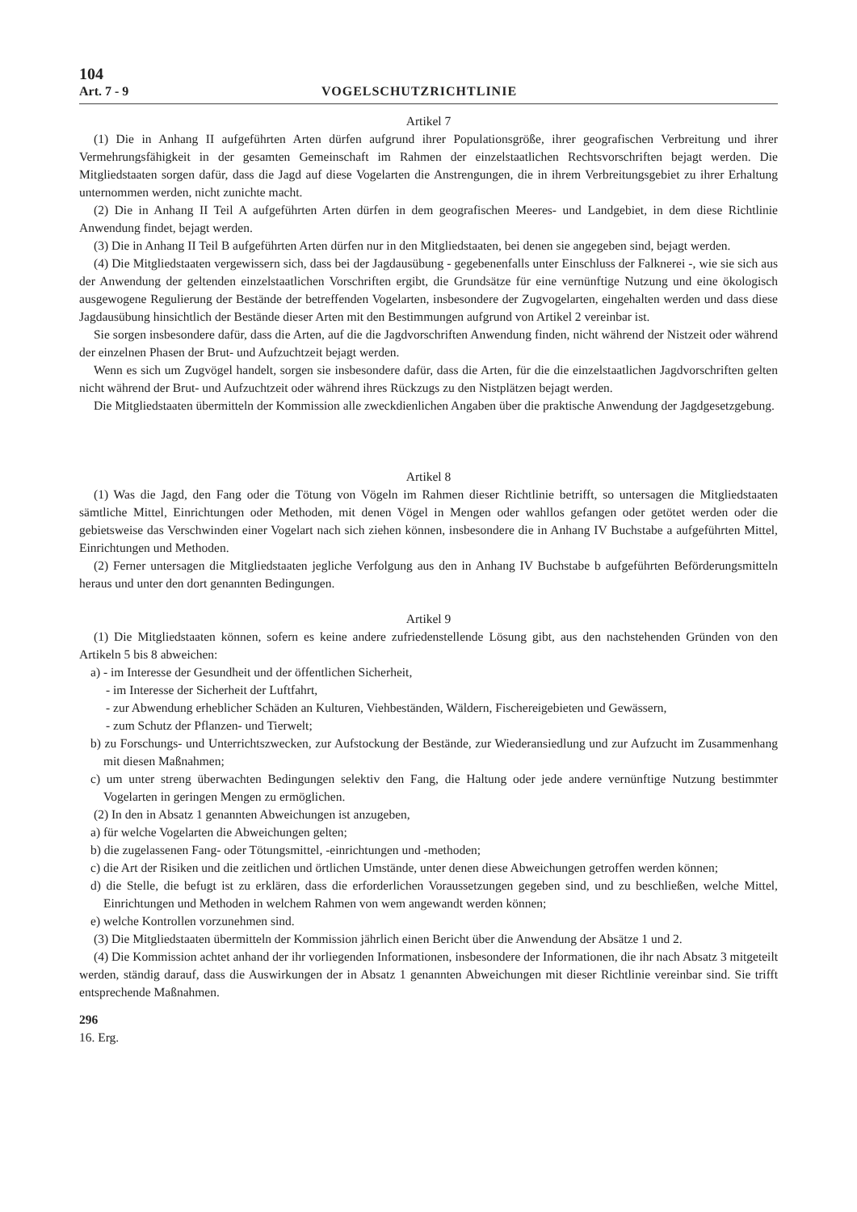104
Art. 7 - 9 VOGELSCHUTZRICHTLINIE
Artikel 7
(1) Die in Anhang II aufgeführten Arten dürfen aufgrund ihrer Populationsgröße, ihrer geografischen Verbreitung und ihrer Vermehrungsfähigkeit in der gesamten Gemeinschaft im Rahmen der einzelstaatlichen Rechtsvorschriften bejagt werden. Die Mitgliedstaaten sorgen dafür, dass die Jagd auf diese Vogelarten die Anstrengungen, die in ihrem Verbreitungsgebiet zu ihrer Erhaltung unternommen werden, nicht zunichte macht.
(2) Die in Anhang II Teil A aufgeführten Arten dürfen in dem geografischen Meeres- und Landgebiet, in dem diese Richtlinie Anwendung findet, bejagt werden.
(3) Die in Anhang II Teil B aufgeführten Arten dürfen nur in den Mitgliedstaaten, bei denen sie angegeben sind, bejagt werden.
(4) Die Mitgliedstaaten vergewissern sich, dass bei der Jagdausübung - gegebenenfalls unter Einschluss der Falknerei -, wie sie sich aus der Anwendung der geltenden einzelstaatlichen Vorschriften ergibt, die Grundsätze für eine vernünftige Nutzung und eine ökologisch ausgewogene Regulierung der Bestände der betreffenden Vogelarten, insbesondere der Zugvogelarten, eingehalten werden und dass diese Jagdausübung hinsichtlich der Bestände dieser Arten mit den Bestimmungen aufgrund von Artikel 2 vereinbar ist.
Sie sorgen insbesondere dafür, dass die Arten, auf die die Jagdvorschriften Anwendung finden, nicht während der Nistzeit oder während der einzelnen Phasen der Brut- und Aufzuchtzeit bejagt werden.
Wenn es sich um Zugvögel handelt, sorgen sie insbesondere dafür, dass die Arten, für die die einzelstaatlichen Jagdvorschriften gelten nicht während der Brut- und Aufzuchtzeit oder während ihres Rückzugs zu den Nistplätzen bejagt werden.
Die Mitgliedstaaten übermitteln der Kommission alle zweckdienlichen Angaben über die praktische Anwendung der Jagdgesetzgebung.
Artikel 8
(1) Was die Jagd, den Fang oder die Tötung von Vögeln im Rahmen dieser Richtlinie betrifft, so untersagen die Mitgliedstaaten sämtliche Mittel, Einrichtungen oder Methoden, mit denen Vögel in Mengen oder wahllos gefangen oder getötet werden oder die gebietsweise das Verschwinden einer Vogelart nach sich ziehen können, insbesondere die in Anhang IV Buchstabe a aufgeführten Mittel, Einrichtungen und Methoden.
(2) Ferner untersagen die Mitgliedstaaten jegliche Verfolgung aus den in Anhang IV Buchstabe b aufgeführten Beförderungsmitteln heraus und unter den dort genannten Bedingungen.
Artikel 9
(1) Die Mitgliedstaaten können, sofern es keine andere zufriedenstellende Lösung gibt, aus den nachstehenden Gründen von den Artikeln 5 bis 8 abweichen:
a) - im Interesse der Gesundheit und der öffentlichen Sicherheit,
- im Interesse der Sicherheit der Luftfahrt,
- zur Abwendung erheblicher Schäden an Kulturen, Viehbeständen, Wäldern, Fischereigebieten und Gewässern,
- zum Schutz der Pflanzen- und Tierwelt;
b) zu Forschungs- und Unterrichtszwecken, zur Aufstockung der Bestände, zur Wiederansiedlung und zur Aufzucht im Zusammenhang mit diesen Maßnahmen;
c) um unter streng überwachten Bedingungen selektiv den Fang, die Haltung oder jede andere vernünftige Nutzung bestimmter Vogelarten in geringen Mengen zu ermöglichen.
(2) In den in Absatz 1 genannten Abweichungen ist anzugeben,
a) für welche Vogelarten die Abweichungen gelten;
b) die zugelassenen Fang- oder Tötungsmittel, -einrichtungen und -methoden;
c) die Art der Risiken und die zeitlichen und örtlichen Umstände, unter denen diese Abweichungen getroffen werden können;
d) die Stelle, die befugt ist zu erklären, dass die erforderlichen Voraussetzungen gegeben sind, und zu beschließen, welche Mittel, Einrichtungen und Methoden in welchem Rahmen von wem angewandt werden können;
e) welche Kontrollen vorzunehmen sind.
(3) Die Mitgliedstaaten übermitteln der Kommission jährlich einen Bericht über die Anwendung der Absätze 1 und 2.
(4) Die Kommission achtet anhand der ihr vorliegenden Informationen, insbesondere der Informationen, die ihr nach Absatz 3 mitgeteilt werden, ständig darauf, dass die Auswirkungen der in Absatz 1 genannten Abweichungen mit dieser Richtlinie vereinbar sind. Sie trifft entsprechende Maßnahmen.
296
16. Erg.